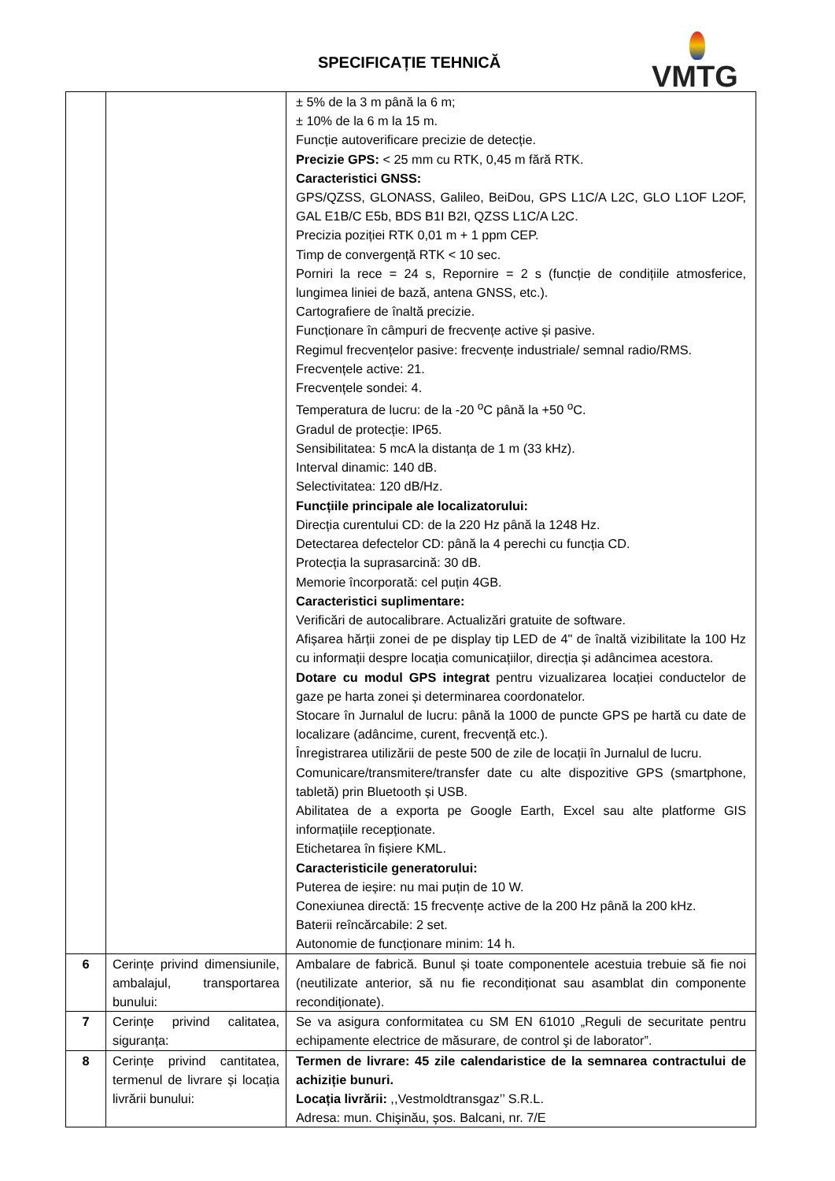SPECIFICAȚIE TEHNICĂ VMTG
| | | ± 5% de la 3 m până la 6 m; ± 10% de la 6 m la 15 m. Funcție autoverificare precizie de detecție. Precizie GPS: < 25 mm cu RTK, 0,45 m fără RTK. Caracteristici GNSS: GPS/QZSS, GLONASS, Galileo, BeiDou, GPS L1C/A L2C, GLO L1OF L2OF, GAL E1B/C E5b, BDS B1I B2I, QZSS L1C/A L2C. Precizia poziției RTK 0,01 m + 1 ppm CEP. Timp de convergență RTK < 10 sec. Porniri la rece = 24 s, Repornire = 2 s (funcție de condițiile atmosferice, lungimea liniei de bază, antena GNSS, etc.). Cartografiere de înaltă precizie. Funcționare în câmpuri de frecvențe active și pasive. Regimul frecvențelor pasive: frecvențe industriale/ semnal radio/RMS. Frecvențele active: 21. Frecvențele sondei: 4. Temperatura de lucru: de la -20 <sup>o</sup>C până la +50 <sup>o</sup>C. Gradul de protecție: IP65. Sensibilitatea: 5 mcA la distanța de 1 m (33 kHz). Interval dinamic: 140 dB. Selectivitatea: 120 dB/Hz. Funcțiile principale ale localizatorului: Direcția curentului CD: de la 220 Hz până la 1248 Hz. Detectarea defectelor CD: până la 4 perechi cu funcția CD. Protecția la suprasarcină: 30 dB. Memorie încorporată: cel puțin 4GB. Caracteristici suplimentare: Verificări de autocalibrare. Actualizări gratuite de software. Afișarea hărții zonei de pe display tip LED de 4" de înaltă vizibilitate la 100 Hz cu informații despre locația comunicațiilor, direcția și adâncimea acestora. Dotare cu modul GPS integrat pentru vizualizarea locației conductelor de gaze pe harta zonei și determinarea coordonatelor. Stocare în Jurnalul de lucru: până la 1000 de puncte GPS pe hartă cu date de localizare (adâncime, curent, frecvență etc.). Înregistrarea utilizării de peste 500 de zile de locații în Jurnalul de lucru. Comunicare/transmitere/transfer date cu alte dispozitive GPS (smartphone, tabletă) prin Bluetooth și USB. Abilitatea de a exporta pe Google Earth, Excel sau alte platforme GIS informațiile recepționate. Etichetarea în fișiere KML. Caracteristicile generatorului: Puterea de ieșire: nu mai puțin de 10 W. Conexiunea directă: 15 frecvențe active de la 200 Hz până la 200 kHz. Baterii reîncărcabile: 2 set. Autonomie de funcționare minim: 14 h. |
| 6 | Cerințe privind dimensiunile, ambalajul, transportarea bunului: | Ambalare de fabrică. Bunul și toate componentele acestuia trebuie să fie noi (neutilizate anterior, să nu fie recondiționat sau asamblat din componente recondiționate). |
| 7 | Cerințe privind calitatea, siguranța: | Se va asigura conformitatea cu SM EN 61010 „Reguli de securitate pentru echipamente electrice de măsurare, de control şi de laborator”. |
| 8 | Cerințe privind cantitatea, termenul de livrare și locația livrării bunului: | Termen de livrare: 45 zile calendaristice de la semnarea contractului de achiziție bunuri. Locația livrării: ,,Vestmoldtransgaz’’ S.R.L. Adresa: mun. Chişinău, șos. Balcani, nr. 7/E |